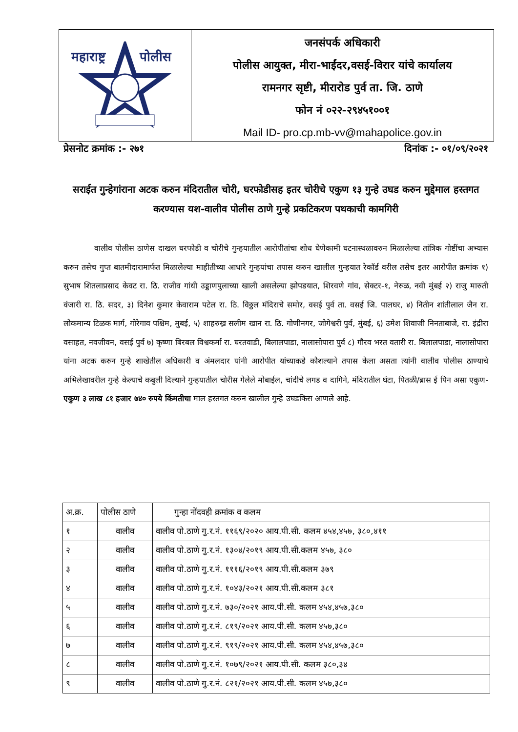महाराष्ट्र
पोलीस
जनसंपर्क अधिकारी
पोलीस आयुक्त, मीरा-भाईंदर,वसई-विरार यांचे कार्यालय
रामनगर सृष्टी, मीरारोड पुर्व ता. जि. ठाणे
फोन नं ०२२-२९४५१००१
Mail ID- pro.cp.mb-vv@mahapolice.gov.in
प्रेसनोट क्रमांक :- २७१ दिनांक :- ०१/०९/२०२१
सराईत गुन्हेगांराना अटक करुन मंदिरातील चोरी, घरफोडीसह इतर चोरीचे एकुण १३ गुन्हे उघड करुन मुद्देमाल हस्तगत करण्यास यश-वालीव पोलीस ठाणे गुन्हे प्रकटिकरण पथकाची कामगिरी
वालीव पोलीस ठाणेस दाखल घरफोडी व चोरीचे गुन्हयातील आरोपीतांचा शोध घेणेकामी घटनास्थळावरुन मिळालेल्या तांत्रिक गोष्टींचा अभ्यास करुन तसेच गुप्त बातमीदारामार्फत मिळालेल्या माहीतीच्या आधारे गुन्हयांचा तपास करुन खालील गुन्हयात रेकॉर्ड वरील तसेच इतर आरोपीत क्रमांक १) सुभाष शितलाप्रसाद केवट रा. ठि. राजीव गांधी उड्डाणपुलाच्या खाली असलेल्या झोपडयात, शिरवणे गांव, सेक्टर-१, नेरुळ, नवी मुंबई २) राजु मारुती वंजारी रा. ठि. सदर, ३) दिनेश कुमार केवाराम पटेल रा. ठि. विठ्ठल मंदिराचे समोर, वसई पुर्व ता. वसई जि. पालघर, ४) नितीन शांतीलाल जैन रा. लोकमान्य टिळक मार्ग, गोरेगाव पश्चिम, मुबई, ५) शाहरुख्र सलीम खान रा. ठि. गोणीनगर, जोगेश्वरी पुर्व, मुंबई, ६) उमेश शिवाजी निनताबाजे, रा. इंद्रीरा वसाहत, नवजीवन, वसई पुर्व ७) कृष्णा बिरबल विश्वकर्मा रा. घरतवाडी, बिलालपाडा, नालासोपारा पुर्व ८) गौरव भरत वतारी रा. बिलालपाडा, नालासोपारा यांना अटक करुन गुन्हे शाखेतील अधिकारी व अंमलदार यांनी आरोपीत यांच्याकडे कौशल्याने तपास केला असता त्यांनी वालीव पोलीस ठाण्याचे अभिलेखावरील गुन्हे केल्याचे कबुली दिल्याने गुन्हयातील चोरीस गेलेले मोबाईल, चांदीचे लगड व दागिने, मंदिरातील घंटा, पितळी/ब्रास ई पिन असा एकुण- एकुण ३ लाख ८१ हजार ७४० रुपये किंमतीचा माल हस्तगत करुन खालील गुन्हे उघडकिस आणले आहे.
| अ.क्र. | पोलीस ठाणे | गुन्हा नोंदवही क्रमांक व कलम |
| --- | --- | --- |
| १ | वालीव | वालीव पो.ठाणे गु.र.नं. ११६९/२०२० आय.पी.सी. कलम ४५४,४५७, ३८०,४११ |
| २ | वालीव | वालीव पो.ठाणे गु.र.नं. १३०४/२०१९ आय.पी.सी.कलम ४५७, ३८० |
| ३ | वालीव | वालीव पो.ठाणे गु.र.नं. १११६/२०१९ आय.पी.सी.कलम ३७९ |
| ४ | वालीव | वालीव पो.ठाणे गु.र.नं. १०४३/२०२१ आय.पी.सी.कलम ३८१ |
| ५ | वालीव | वालीव पो.ठाणे गु.र.नं. ७३०/२०२१ आय.पी.सी. कलम ४५४,४५७,३८० |
| ६ | वालीव | वालीव पो.ठाणे गु.र.नं. ८१९/२०२१ आय.पी.सी. कलम ४५७,३८० |
| ७ | वालीव | वालीव पो.ठाणे गु.र.नं. ९१९/२०२१ आय.पी.सी. कलम ४५४,४५७,३८० |
| ८ | वालीव | वालीव पो.ठाणे गु.र.नं. १०७९/२०२१ आय.पी.सी. कलम ३८०,३४ |
| ९ | वालीव | वालीव पो.ठाणे गु.र.नं. ८२१/२०२१ आय.पी.सी. कलम ४५७,३८० |